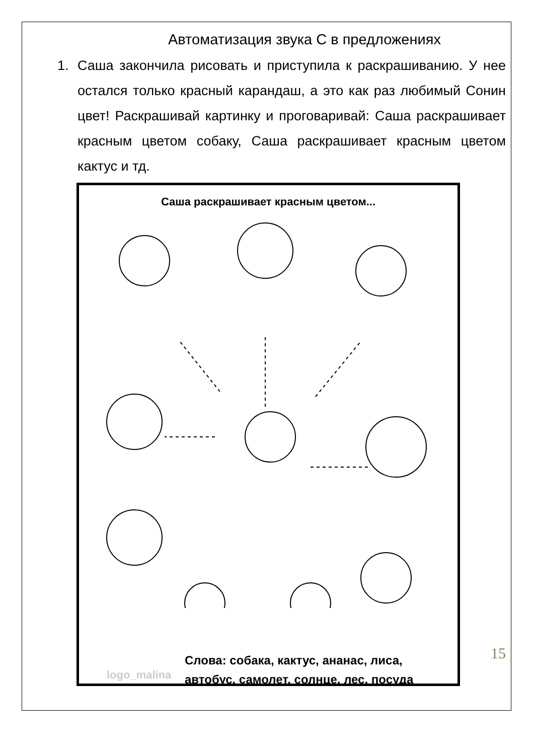Автоматизация звука С в предложениях
1. Саша закончила рисовать и приступила к раскрашиванию. У нее остался только красный карандаш, а это как раз любимый Сонин цвет! Раскрашивай картинку и проговаривай: Саша раскрашивает красным цветом собаку, Саша раскрашивает красным цветом кактус и тд.
Саша раскрашивает красным цветом...
logo_malina
Слова: собака, кактус, ананас, лиса,
автобус, самолет, солнце, лес, посуда
15